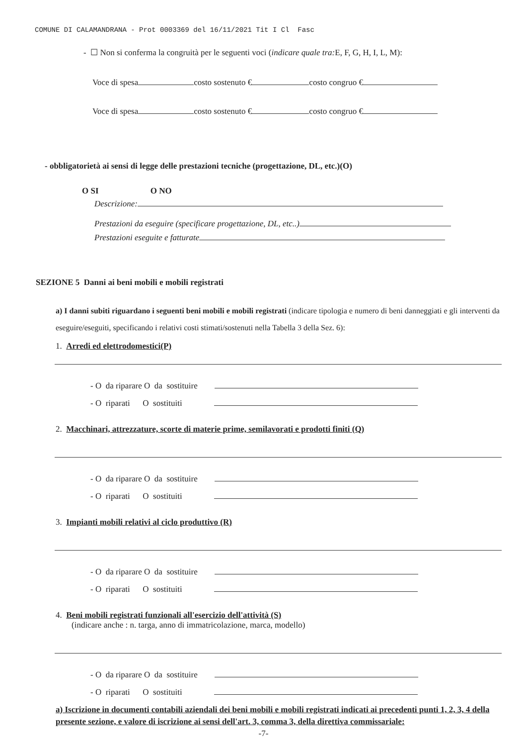COMUNE DI CALAMANDRANA - Prot 0003369 del 16/11/2021 Tit I Cl Fasc
- ☐ Non si conferma la congruità per le seguenti voci (indicare quale tra: E, F, G, H, I, L, M):
Voce di spesa costo sostenuto € costo congruo €
Voce di spesa costo sostenuto € costo congruo €
- obbligatorietà ai sensi di legge delle prestazioni tecniche (progettazione, DL, etc.)(O)
O SI O NO
Descrizione:
Prestazioni da eseguire (specificare progettazione, DL, etc..)
Prestazioni eseguite e fatturate
SEZIONE 5 Danni ai beni mobili e mobili registrati
a) I danni subiti riguardano i seguenti beni mobili e mobili registrati (indicare tipologia e numero di beni danneggiati e gli interventi da eseguire/eseguiti, specificando i relativi costi stimati/sostenuti nella Tabella 3 della Sez. 6):
1. Arredi ed elettrodomestici(P)
- O da riparare O da sostituire
- O riparati O sostituiti
2. Macchinari, attrezzature, scorte di materie prime, semilavorati e prodotti finiti (Q)
- O da riparare O da sostituire
- O riparati O sostituiti
3. Impianti mobili relativi al ciclo produttivo (R)
- O da riparare O da sostituire
- O riparati O sostituiti
4. Beni mobili registrati funzionali all'esercizio dell'attività (S)
(indicare anche : n. targa, anno di immatricolazione, marca, modello)
- O da riparare O da sostituire
- O riparati O sostituiti
a) Iscrizione in documenti contabili aziendali dei beni mobili e mobili registrati indicati ai precedenti punti 1, 2, 3, 4 della presente sezione, e valore di iscrizione ai sensi dell'art. 3, comma 3, della direttiva commissariale:
-7-